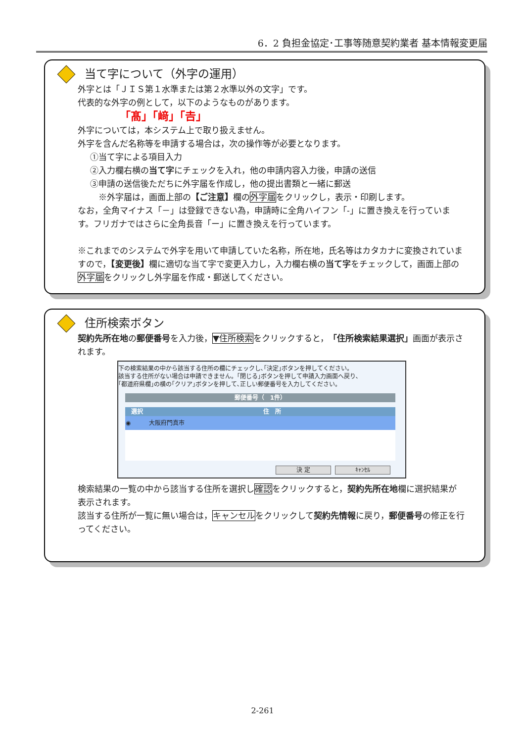6．2 負担金協定･工事等随意契約業者 基本情報変更届
当て字について（外字の運用）
外字とは「ＪＩＳ第１水準または第２水準以外の文字」です。
代表的な外字の例として，以下のようなものがあります。
「髙」「﨑」「𠮷」
外字については，本システム上で取り扱えません。
外字を含んだ名称等を申請する場合は，次の操作等が必要となります。
①当て字による項目入力
②入力欄右横の当て字にチェックを入れ，他の申請内容入力後，申請の送信
③申請の送信後ただちに外字届を作成し，他の提出書類と一緒に郵送
　※外字届は，画面上部の【ご注意】欄の外字届をクリックし，表示・印刷します。
なお，全角マイナス「－」は登録できない為，申請時に全角ハイフン「‐」に置き換えを行っています。フリガナではさらに全角長音「ー」に置き換えを行っています。
※これまでのシステムで外字を用いて申請していた名称，所在地，氏名等はカタカナに変換されていますので，【変更後】欄に適切な当て字で変更入力し，入力欄右横の当て字をチェックして，画面上部の外字届をクリックし外字届を作成・郵送してください。
住所検索ボタン
契約先所在地の郵便番号を入力後，▼住所検索をクリックすると，「住所検索結果選択」画面が表示されます。
下の検索結果の中から該当する住所の欄にチェックし､｢決定｣ボタンを押してください。
該当する住所がない場合は申請できません。｢閉じる｣ボタンを押して申請入力画面へ戻り､
｢都道府県欄｣の横の｢クリア｣ボタンを押して､正しい郵便番号を入力してください。
| 郵便番号（ 1件） |
| --- |
| 選択 | 住 所 |
| --- | --- |
| ◉ | 大阪府門真市 |
決 定 ｷｬﾝｾﾙ
検索結果の一覧の中から該当する住所を選択し確認をクリックすると，契約先所在地欄に選択結果が表示されます。
該当する住所が一覧に無い場合は，キャンセルをクリックして契約先情報に戻り，郵便番号の修正を行ってください。
2-261